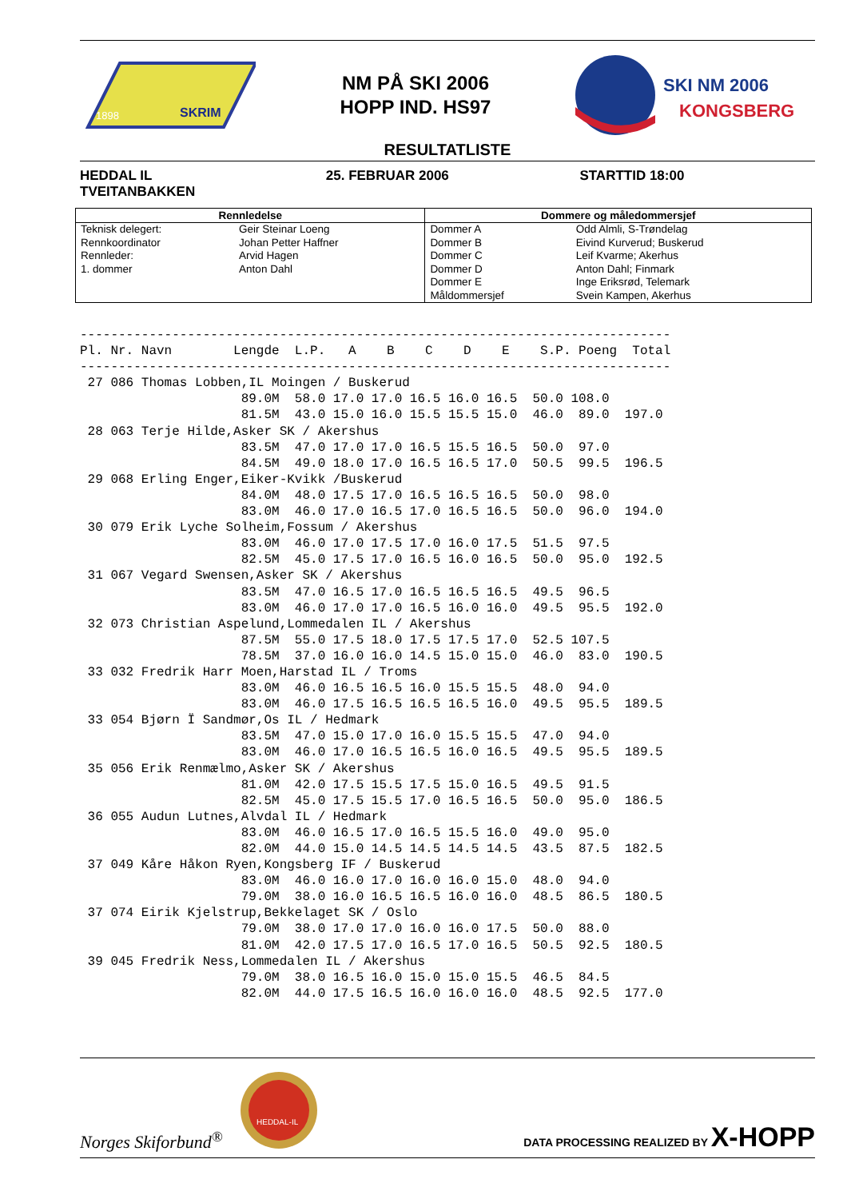SKRIM
1898
NM PÅ SKI 2006
HOPP IND. HS97
SKI NM 2006
KONGSBERG
RESULTATLISTE
HEDDAL IL
TVEITANBAKKEN
25. FEBRUAR 2006 STARTTID 18:00
| Rennledelse | | Dommere og måledommersjef | |
| --- | --- | --- | --- |
| Teknisk delegert: | Geir Steinar Loeng | Dommer A | Odd Almli, S-Trøndelag |
| Rennkoordinator | Johan Petter Haffner | Dommer B | Eivind Kurverud; Buskerud |
| Rennleder: | Arvid Hagen | Dommer C | Leif Kvarme; Akerhus |
| 1. dommer | Anton Dahl | Dommer D | Anton Dahl; Finmark |
| | | Dommer E | Inge Eriksrød, Telemark |
| | | Måldommersjef | Svein Kampen, Akerhus |
-----------------------------------------------------------------------------
Pl. Nr. Navn        Lengde  L.P.   A    B    C    D    E    S.P. Poeng  Total
-----------------------------------------------------------------------------
 27 086 Thomas Lobben,IL Moingen / Buskerud
                     89.0M  58.0 17.0 17.0 16.5 16.0 16.5  50.0 108.0
                     81.5M  43.0 15.0 16.0 15.5 15.5 15.0  46.0  89.0  197.0
 28 063 Terje Hilde,Asker SK / Akershus
                     83.5M  47.0 17.0 17.0 16.5 15.5 16.5  50.0  97.0
                     84.5M  49.0 18.0 17.0 16.5 16.5 17.0  50.5  99.5  196.5
 29 068 Erling Enger,Eiker-Kvikk /Buskerud
                     84.0M  48.0 17.5 17.0 16.5 16.5 16.5  50.0  98.0
                     83.0M  46.0 17.0 16.5 17.0 16.5 16.5  50.0  96.0  194.0
 30 079 Erik Lyche Solheim,Fossum / Akershus
                     83.0M  46.0 17.0 17.5 17.0 16.0 17.5  51.5  97.5
                     82.5M  45.0 17.5 17.0 16.5 16.0 16.5  50.0  95.0  192.5
 31 067 Vegard Swensen,Asker SK / Akershus
                     83.5M  47.0 16.5 17.0 16.5 16.5 16.5  49.5  96.5
                     83.0M  46.0 17.0 17.0 16.5 16.0 16.0  49.5  95.5  192.0
 32 073 Christian Aspelund,Lommedalen IL / Akershus
                     87.5M  55.0 17.5 18.0 17.5 17.5 17.0  52.5 107.5
                     78.5M  37.0 16.0 16.0 14.5 15.0 15.0  46.0  83.0  190.5
 33 032 Fredrik Harr Moen,Harstad IL / Troms
                     83.0M  46.0 16.5 16.5 16.0 15.5 15.5  48.0  94.0
                     83.0M  46.0 17.5 16.5 16.5 16.5 16.0  49.5  95.5  189.5
 33 054 Bjørn Ï Sandmør,Os IL / Hedmark
                     83.5M  47.0 15.0 17.0 16.0 15.5 15.5  47.0  94.0
                     83.0M  46.0 17.0 16.5 16.5 16.0 16.5  49.5  95.5  189.5
 35 056 Erik Renmælmo,Asker SK / Akershus
                     81.0M  42.0 17.5 15.5 17.5 15.0 16.5  49.5  91.5
                     82.5M  45.0 17.5 15.5 17.0 16.5 16.5  50.0  95.0  186.5
 36 055 Audun Lutnes,Alvdal IL / Hedmark
                     83.0M  46.0 16.5 17.0 16.5 15.5 16.0  49.0  95.0
                     82.0M  44.0 15.0 14.5 14.5 14.5 14.5  43.5  87.5  182.5
 37 049 Kåre Håkon Ryen,Kongsberg IF / Buskerud
                     83.0M  46.0 16.0 17.0 16.0 16.0 15.0  48.0  94.0
                     79.0M  38.0 16.0 16.5 16.5 16.0 16.0  48.5  86.5  180.5
 37 074 Eirik Kjelstrup,Bekkelaget SK / Oslo
                     79.0M  38.0 17.0 17.0 16.0 16.0 17.5  50.0  88.0
                     81.0M  42.0 17.5 17.0 16.5 17.0 16.5  50.5  92.5  180.5
 39 045 Fredrik Ness,Lommedalen IL / Akershus
                     79.0M  38.0 16.5 16.0 15.0 15.0 15.5  46.5  84.5
                     82.0M  44.0 17.5 16.5 16.0 16.0 16.0  48.5  92.5  177.0
Norges Skiforbund<sup>®</sup>
HEDDAL-IL
DATA PROCESSING REALIZED BY X-HOPP